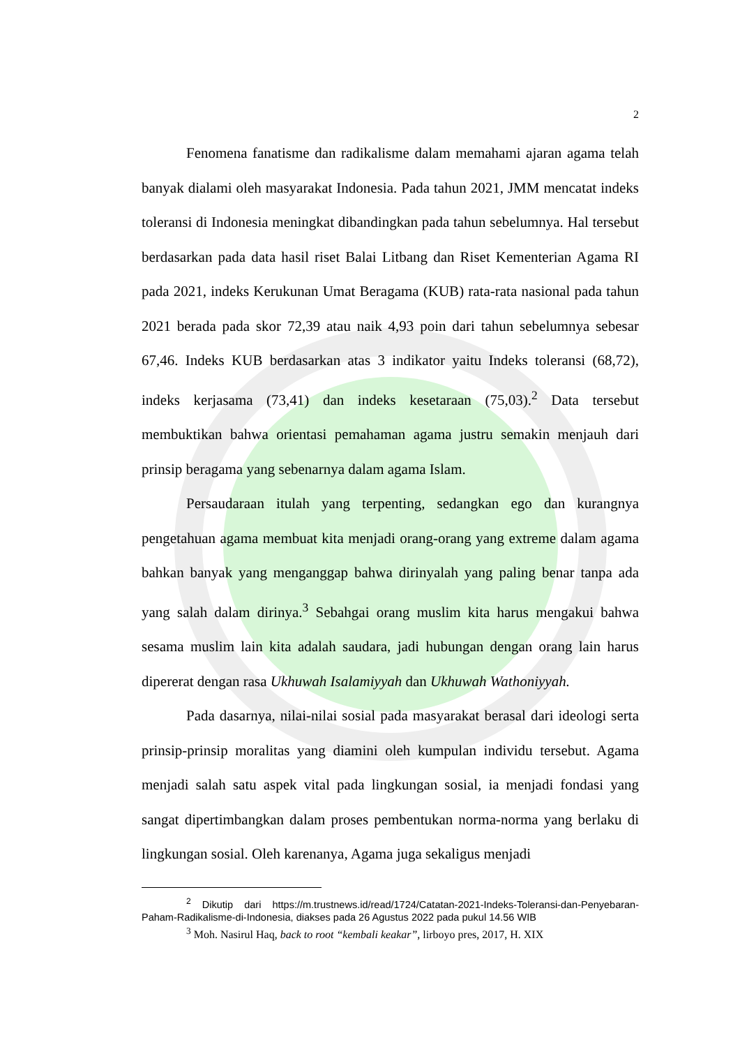2
Fenomena fanatisme dan radikalisme dalam memahami ajaran agama telah banyak dialami oleh masyarakat Indonesia. Pada tahun 2021, JMM mencatat indeks toleransi di Indonesia meningkat dibandingkan pada tahun sebelumnya. Hal tersebut berdasarkan pada data hasil riset Balai Litbang dan Riset Kementerian Agama RI pada 2021, indeks Kerukunan Umat Beragama (KUB) rata-rata nasional pada tahun 2021 berada pada skor 72,39 atau naik 4,93 poin dari tahun sebelumnya sebesar 67,46. Indeks KUB berdasarkan atas 3 indikator yaitu Indeks toleransi (68,72), indeks kerjasama (73,41) dan indeks kesetaraan (75,03).<sup>2</sup> Data tersebut membuktikan bahwa orientasi pemahaman agama justru semakin menjauh dari prinsip beragama yang sebenarnya dalam agama Islam.
Persaudaraan itulah yang terpenting, sedangkan ego dan kurangnya pengetahuan agama membuat kita menjadi orang-orang yang extreme dalam agama bahkan banyak yang menganggap bahwa dirinyalah yang paling benar tanpa ada yang salah dalam dirinya.<sup>3</sup> Sebahgai orang muslim kita harus mengakui bahwa sesama muslim lain kita adalah saudara, jadi hubungan dengan orang lain harus dipererat dengan rasa Ukhuwah Isalamiyyah dan Ukhuwah Wathoniyyah.
Pada dasarnya, nilai-nilai sosial pada masyarakat berasal dari ideologi serta prinsip-prinsip moralitas yang diamini oleh kumpulan individu tersebut. Agama menjadi salah satu aspek vital pada lingkungan sosial, ia menjadi fondasi yang sangat dipertimbangkan dalam proses pembentukan norma-norma yang berlaku di lingkungan sosial. Oleh karenanya, Agama juga sekaligus menjadi
<sup>2</sup> Dikutip dari https://m.trustnews.id/read/1724/Catatan-2021-Indeks-Toleransi-dan-Penyebaran-Paham-Radikalisme-di-Indonesia, diakses pada 26 Agustus 2022 pada pukul 14.56 WIB
<sup>3</sup> Moh. Nasirul Haq, back to root “kembali keakar”, lirboyo pres, 2017, H. XIX